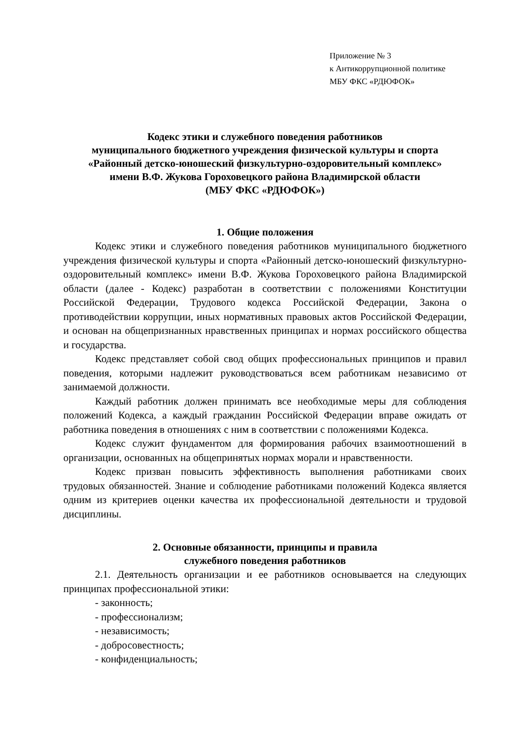Приложение № 3
к Антикоррупционной политике
МБУ ФКС «РДЮФОК»
Кодекс этики и служебного поведения работников
муниципального бюджетного учреждения физической культуры и спорта
«Районный детско-юношеский физкультурно-оздоровительный комплекс»
имени В.Ф. Жукова Гороховецкого района Владимирской области
(МБУ ФКС «РДЮФОК»)
1. Общие положения
Кодекс этики и служебного поведения работников муниципального бюджетного учреждения физической культуры и спорта «Районный детско-юношеский физкультурно-оздоровительный комплекс» имени В.Ф. Жукова Гороховецкого района Владимирской области (далее - Кодекс) разработан в соответствии с положениями Конституции Российской Федерации, Трудового кодекса Российской Федерации, Закона о противодействии коррупции, иных нормативных правовых актов Российской Федерации, и основан на общепризнанных нравственных принципах и нормах российского общества и государства.
Кодекс представляет собой свод общих профессиональных принципов и правил поведения, которыми надлежит руководствоваться всем работникам независимо от занимаемой должности.
Каждый работник должен принимать все необходимые меры для соблюдения положений Кодекса, а каждый гражданин Российской Федерации вправе ожидать от работника поведения в отношениях с ним в соответствии с положениями Кодекса.
Кодекс служит фундаментом для формирования рабочих взаимоотношений в организации, основанных на общепринятых нормах морали и нравственности.
Кодекс призван повысить эффективность выполнения работниками своих трудовых обязанностей. Знание и соблюдение работниками положений Кодекса является одним из критериев оценки качества их профессиональной деятельности и трудовой дисциплины.
2. Основные обязанности, принципы и правила
служебного поведения работников
2.1. Деятельность организации и ее работников основывается на следующих принципах профессиональной этики:
- законность;
- профессионализм;
- независимость;
- добросовестность;
- конфиденциальность;